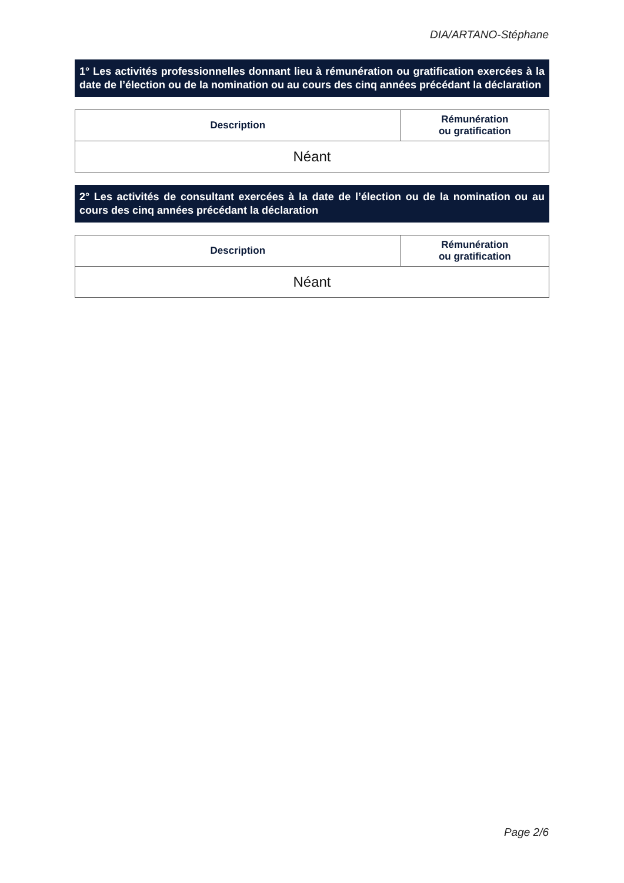DIA/ARTANO-Stéphane
1° Les activités professionnelles donnant lieu à rémunération ou gratification exercées à la date de l’élection ou de la nomination ou au cours des cinq années précédant la déclaration
| Description | Rémunération ou gratification |
| --- | --- |
| Néant | |
2° Les activités de consultant exercées à la date de l’élection ou de la nomination ou au cours des cinq années précédant la déclaration
| Description | Rémunération ou gratification |
| --- | --- |
| Néant | |
Page 2/6